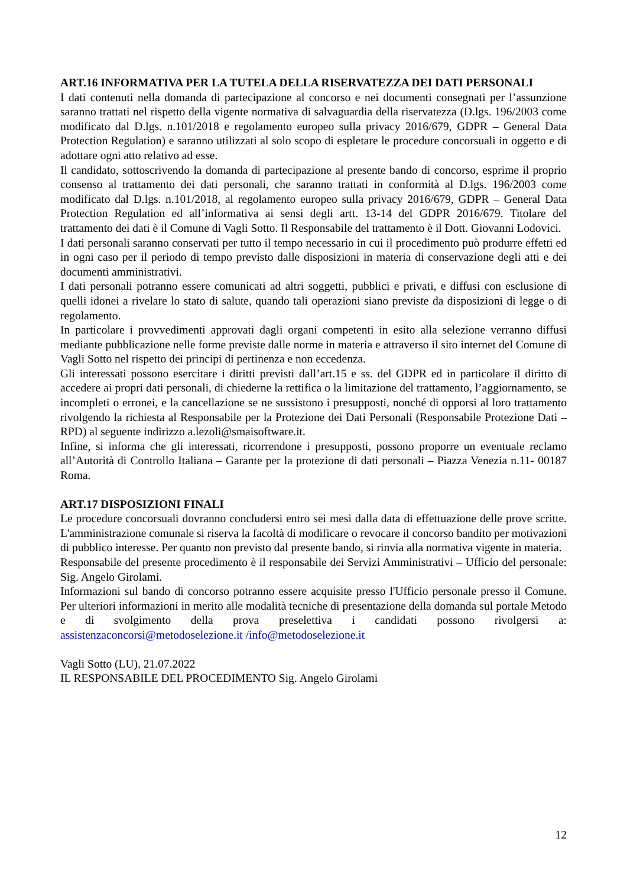ART.16 INFORMATIVA PER LA TUTELA DELLA RISERVATEZZA DEI DATI PERSONALI
I dati contenuti nella domanda di partecipazione al concorso e nei documenti consegnati per l’assunzione saranno trattati nel rispetto della vigente normativa di salvaguardia della riservatezza (D.lgs. 196/2003 come modificato dal D.lgs. n.101/2018 e regolamento europeo sulla privacy 2016/679, GDPR – General Data Protection Regulation) e saranno utilizzati al solo scopo di espletare le procedure concorsuali in oggetto e di adottare ogni atto relativo ad esse.
Il candidato, sottoscrivendo la domanda di partecipazione al presente bando di concorso, esprime il proprio consenso al trattamento dei dati personali, che saranno trattati in conformità al D.lgs. 196/2003 come modificato dal D.lgs. n.101/2018, al regolamento europeo sulla privacy 2016/679, GDPR – General Data Protection Regulation ed all’informativa ai sensi degli artt. 13-14 del GDPR 2016/679. Titolare del trattamento dei dati è il Comune di Vagli Sotto. Il Responsabile del trattamento è il Dott. Giovanni Lodovici.
I dati personali saranno conservati per tutto il tempo necessario in cui il procedimento può produrre effetti ed in ogni caso per il periodo di tempo previsto dalle disposizioni in materia di conservazione degli atti e dei documenti amministrativi.
I dati personali potranno essere comunicati ad altri soggetti, pubblici e privati, e diffusi con esclusione di quelli idonei a rivelare lo stato di salute, quando tali operazioni siano previste da disposizioni di legge o di regolamento.
In particolare i provvedimenti approvati dagli organi competenti in esito alla selezione verranno diffusi mediante pubblicazione nelle forme previste dalle norme in materia e attraverso il sito internet del Comune di Vagli Sotto nel rispetto dei principi di pertinenza e non eccedenza.
Gli interessati possono esercitare i diritti previsti dall’art.15 e ss. del GDPR ed in particolare il diritto di accedere ai propri dati personali, di chiederne la rettifica o la limitazione del trattamento, l’aggiornamento, se incompleti o erronei, e la cancellazione se ne sussistono i presupposti, nonché di opporsi al loro trattamento rivolgendo la richiesta al Responsabile per la Protezione dei Dati Personali (Responsabile Protezione Dati – RPD) al seguente indirizzo a.lezoli@smaisoftware.it.
Infine, si informa che gli interessati, ricorrendone i presupposti, possono proporre un eventuale reclamo all’Autorità di Controllo Italiana – Garante per la protezione di dati personali – Piazza Venezia n.11- 00187 Roma.
ART.17 DISPOSIZIONI FINALI
Le procedure concorsuali dovranno concludersi entro sei mesi dalla data di effettuazione delle prove scritte. L'amministrazione comunale si riserva la facoltà di modificare o revocare il concorso bandito per motivazioni di pubblico interesse. Per quanto non previsto dal presente bando, si rinvia alla normativa vigente in materia.
Responsabile del presente procedimento è il responsabile dei Servizi Amministrativi – Ufficio del personale: Sig. Angelo Girolami.
Informazioni sul bando di concorso potranno essere acquisite presso l'Ufficio personale presso il Comune. Per ulteriori informazioni in merito alle modalità tecniche di presentazione della domanda sul portale Metodo e di svolgimento della prova preselettiva i candidati possono rivolgersi a: assistenzaconcorsi@metodoselezione.it /info@metodoselezione.it
Vagli Sotto (LU), 21.07.2022
IL RESPONSABILE DEL PROCEDIMENTO Sig. Angelo Girolami
12